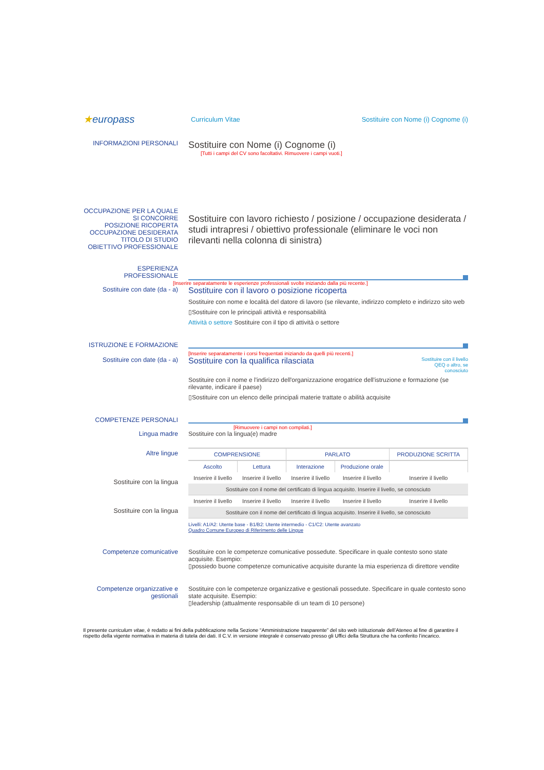★europass
Curriculum Vitae
Sostituire con Nome (i) Cognome (i)
INFORMAZIONI PERSONALI
Sostituire con Nome (i) Cognome (i)
[Tutti i campi del CV sono facoltativi. Rimuovere i campi vuoti.]
OCCUPAZIONE PER LA QUALE SI CONCORRE
POSIZIONE RICOPERTA
OCCUPAZIONE DESIDERATA
TITOLO DI STUDIO
OBIETTIVO PROFESSIONALE
Sostituire con lavoro richiesto / posizione / occupazione desiderata / studi intrapresi / obiettivo professionale (eliminare le voci non rilevanti nella colonna di sinistra)
ESPERIENZA PROFESSIONALE
[Inserire separatamente le esperienze professionali svolte iniziando dalla più recente.]
Sostituire con date (da - a)
Sostituire con il lavoro o posizione ricoperta
Sostituire con nome e località del datore di lavoro (se rilevante, indirizzo completo e indirizzo sito web
▯Sostituire con le principali attività e responsabilità
Attività o settore Sostituire con il tipo di attività o settore
ISTRUZIONE E FORMAZIONE
[Inserire separatamente i corsi frequentati iniziando da quelli più recenti.]
Sostituire con date (da - a)
Sostituire con la qualifica rilasciata
Sostituire con il livello QEQ o altro, se conosciuto
Sostituire con il nome e l'indirizzo dell'organizzazione erogatrice dell'istruzione e formazione (se rilevante, indicare il paese)
▯Sostituire con un elenco delle principali materie trattate o abilità acquisite
COMPETENZE PERSONALI
[Rimuovere i campi non compilati.]
Lingua madre Sostituire con la lingua(e) madre
Altre lingue
Sostituire con la lingua
Sostituire con la lingua
| COMPRENSIONE | | PARLATO | | PRODUZIONE SCRITTA |
| --- | --- | --- | --- | --- |
| Ascolto | Lettura | Interazione | Produzione orale | |
| Inserire il livello | Inserire il livello | Inserire il livello | Inserire il livello | Inserire il livello |
| Sostituire con il nome del certificato di lingua acquisito. Inserire il livello, se conosciuto | | | | |
| Inserire il livello | Inserire il livello | Inserire il livello | Inserire il livello | Inserire il livello |
| Sostituire con il nome del certificato di lingua acquisito. Inserire il livello, se conosciuto | | | | |
Livelli: A1/A2: Utente base - B1/B2: Utente intermedio - C1/C2: Utente avanzato
Quadro Comune Europeo di Riferimento delle Lingue
Competenze comunicative Sostituire con le competenze comunicative possedute. Specificare in quale contesto sono state acquisite. Esempio:
▯possiedo buone competenze comunicative acquisite durante la mia esperienza di direttore vendite
Competenze organizzative e gestionali
Sostituire con le competenze organizzative e gestionali possedute. Specificare in quale contesto sono state acquisite. Esempio:
▯leadership (attualmente responsabile di un team di 10 persone)
Il presente curriculum vitae, è redatto ai fini della pubblicazione nella Sezione “Amministrazione trasparente” del sito web istituzionale dell’Ateneo al fine di garantire il rispetto della vigente normativa in materia di tutela dei dati. Il C.V. in versione integrale è conservato presso gli Uffici della Struttura che ha conferito l’incarico.